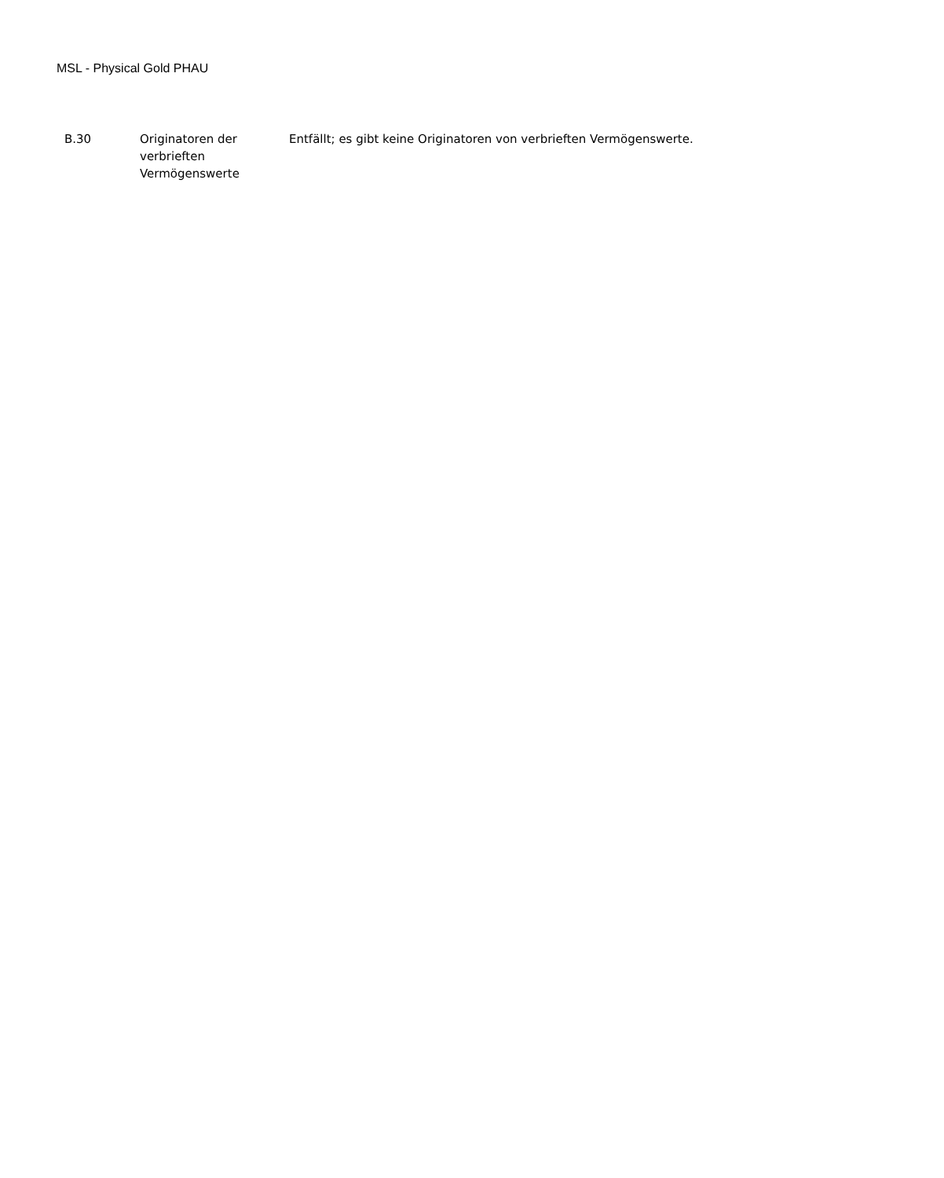MSL - Physical Gold PHAU
| B.30 | Originatoren der verbrieften Vermögenswerte | Entfällt; es gibt keine Originatoren von verbrieften Vermögenswerte. |